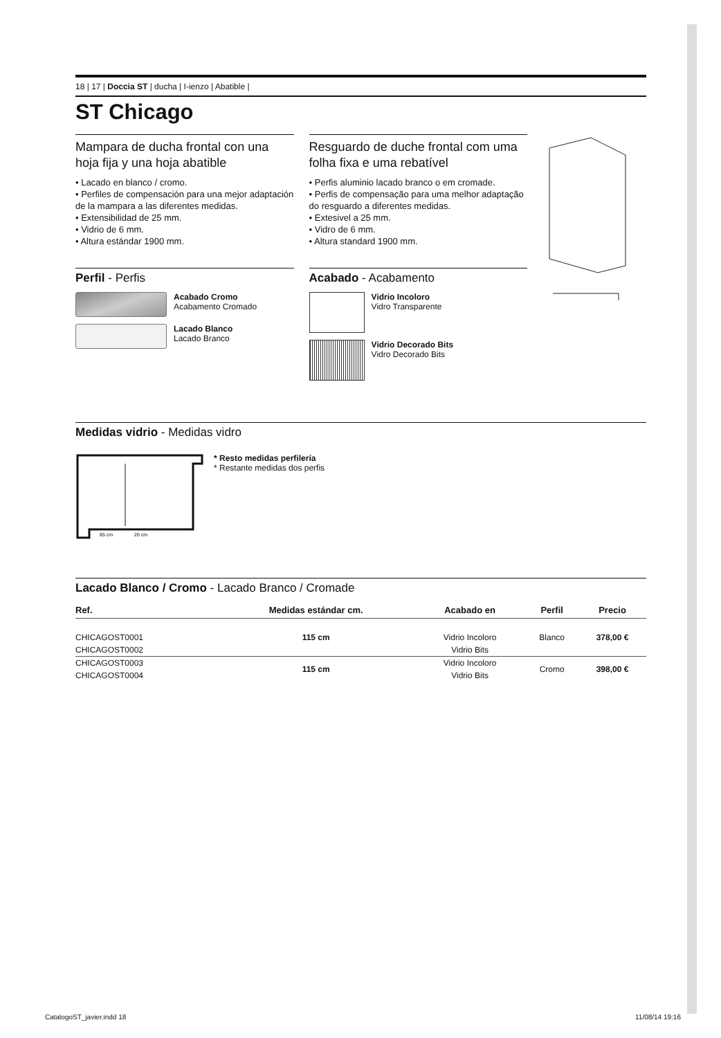18 | 17 | Doccia ST | ducha | I-ienzo | Abatible |
ST Chicago
Mampara de ducha frontal con una hoja fija y una hoja abatible
• Lacado en blanco / cromo.
• Perfiles de compensación para una mejor adaptación de la mampara a las diferentes medidas.
• Extensibilidad de 25 mm.
• Vidrio de 6 mm.
• Altura estándar 1900 mm.
Perfil - Perfis
Acabado Cromo
Acabamento Cromado
Lacado Blanco
Lacado Branco
Resguardo de duche frontal com uma folha fixa e uma rebatível
• Perfis aluminio lacado branco o em cromade.
• Perfis de compensação para uma melhor adaptação do resguardo a diferentes medidas.
• Extesivel a 25 mm.
• Vidro de 6 mm.
• Altura standard 1900 mm.
Acabado - Acabamento
Vidrio Incoloro
Vidro Transparente
Vidrio Decorado Bits
Vidro Decorado Bits
Medidas vidrio - Medidas vidro
85 cm
20 cm
* Resto medidas perfilería
* Restante medidas dos perfis
Lacado Blanco / Cromo - Lacado Branco / Cromade
| Ref. | Medidas estándar cm. | Acabado en | Perfil | Precio |
| --- | --- | --- | --- | --- |
| CHICAGOST0001 | 115 cm | Vidrio Incoloro | Blanco | 378,00 € |
| CHICAGOST0002 | | Vidrio Bits | | |
| CHICAGOST0003 | 115 cm | Vidrio Incoloro | Cromo | 398,00 € |
| CHICAGOST0004 | | Vidrio Bits | | |
CatalogoST_javier.indd 18 11/08/14 19:16